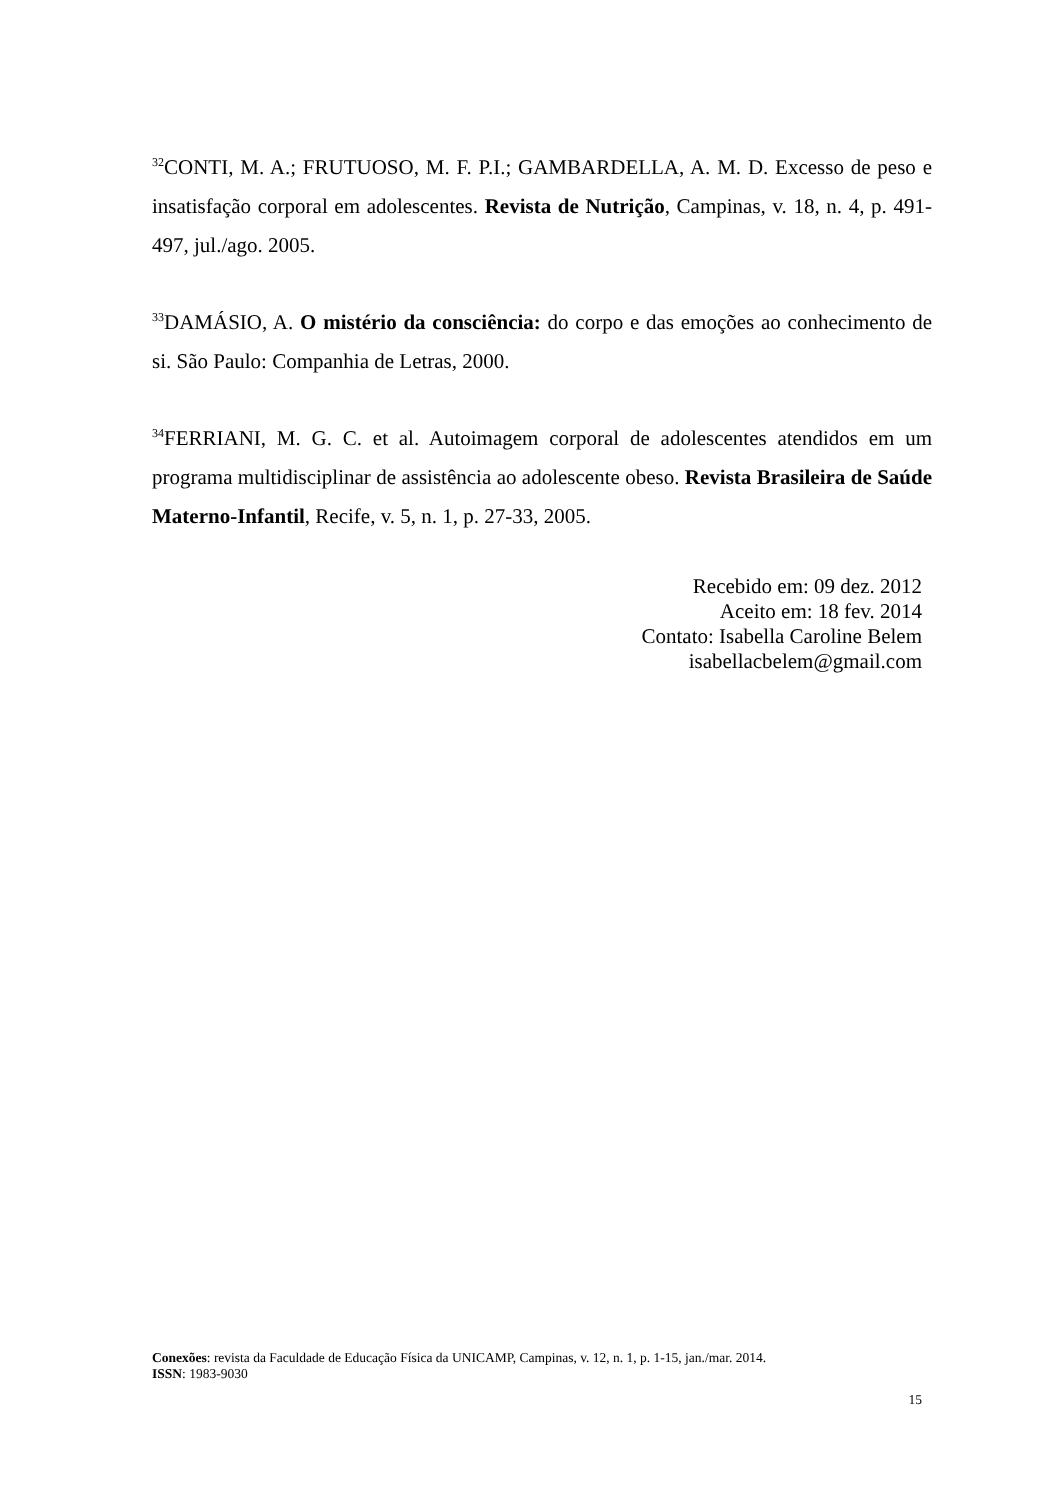<sup>32</sup>CONTI, M. A.; FRUTUOSO, M. F. P.I.; GAMBARDELLA, A. M. D. Excesso de peso e insatisfação corporal em adolescentes. Revista de Nutrição, Campinas, v. 18, n. 4, p. 491-497, jul./ago. 2005.
<sup>33</sup> DAMÁSIO, A. O mistério da consciência: do corpo e das emoções ao conhecimento de si. São Paulo: Companhia de Letras, 2000.
<sup>34</sup>FERRIANI, M. G. C. et al. Autoimagem corporal de adolescentes atendidos em um programa multidisciplinar de assistência ao adolescente obeso. Revista Brasileira de Saúde Materno-Infantil, Recife, v. 5, n. 1, p. 27-33, 2005.
Recebido em: 09 dez. 2012
Aceito em: 18 fev. 2014
Contato: Isabella Caroline Belem
isabellacbelem@gmail.com
Conexões: revista da Faculdade de Educação Física da UNICAMP, Campinas, v. 12, n. 1, p. 1-15, jan./mar. 2014.
ISSN: 1983-9030
15